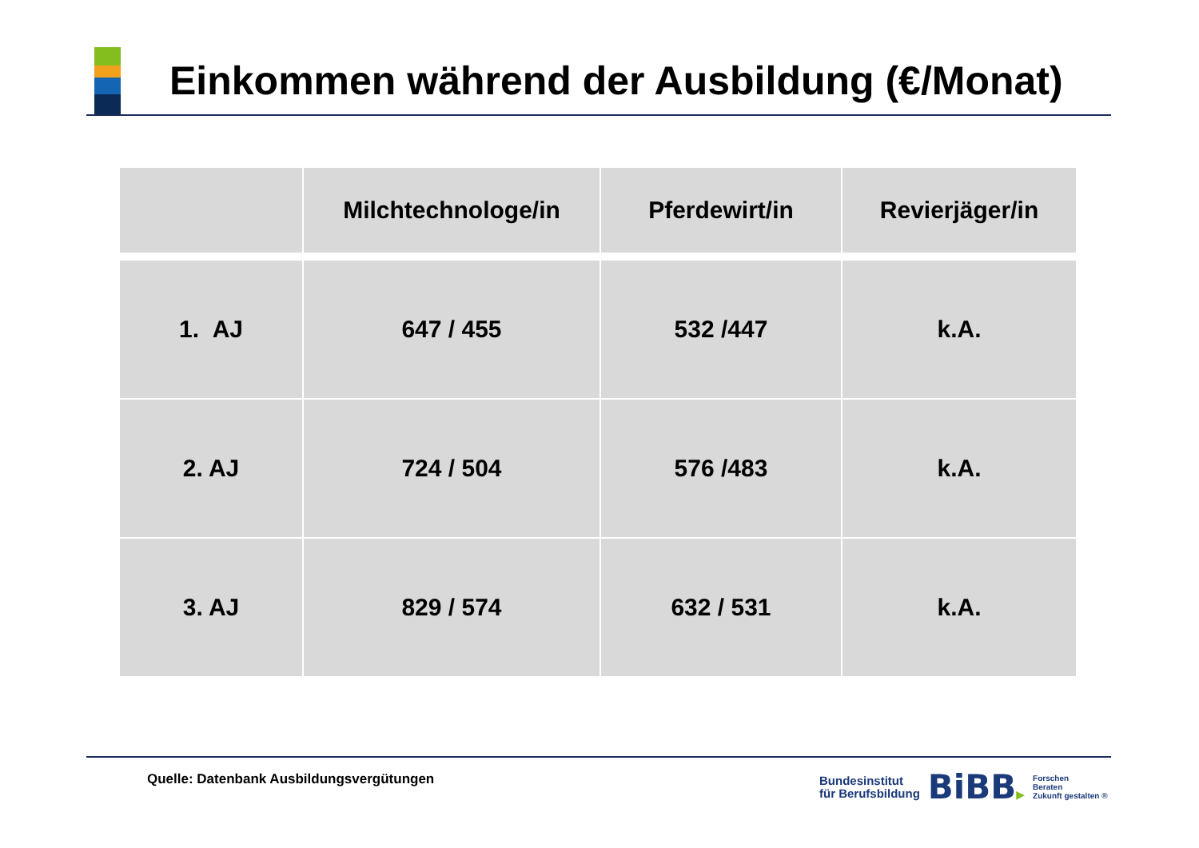Einkommen während der Ausbildung (€/Monat)
| | Milchtechnologe/in | Pferdewirt/in | Revierjäger/in |
| --- | --- | --- | --- |
| 1. AJ | 647 / 455 | 532 /447 | k.A. |
| 2. AJ | 724 / 504 | 576 /483 | k.A. |
| 3. AJ | 829 / 574 | 632 / 531 | k.A. |
Quelle: Datenbank Ausbildungsvergütungen
Bundesinstitut
für Berufsbildung
BiBB▶
Forschen
Beraten
Zukunft gestalten ®